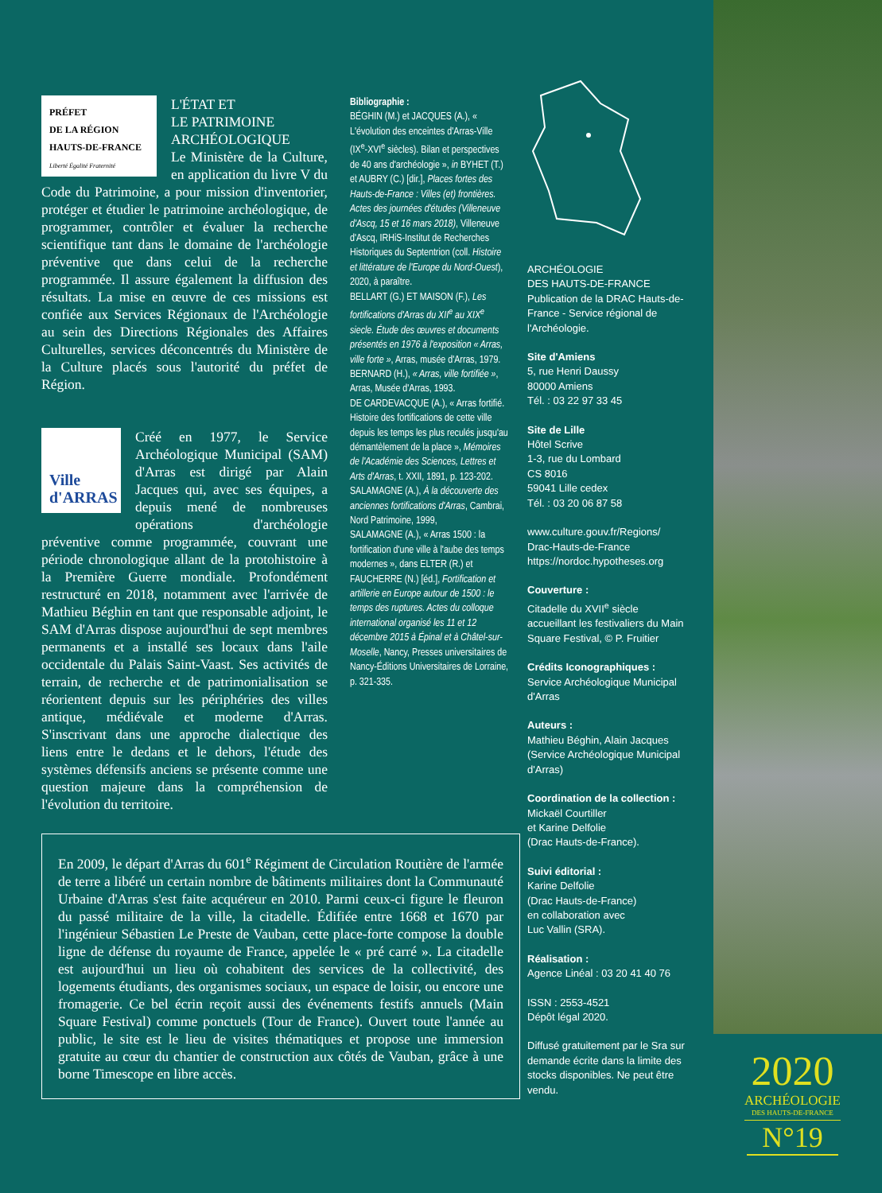PRÉFET
DE LA RÉGION
HAUTS-DE-FRANCE
Liberté Égalité Fraternité
L'ÉTAT ET
LE PATRIMOINE
ARCHÉOLOGIQUE
Le Ministère de la Culture, en application du livre V du Code du Patrimoine, a pour mission d'inventorier, protéger et étudier le patrimoine archéologique, de programmer, contrôler et évaluer la recherche scientifique tant dans le domaine de l'archéologie préventive que dans celui de la recherche programmée. Il assure également la diffusion des résultats. La mise en œuvre de ces missions est confiée aux Services Régionaux de l'Archéologie au sein des Directions Régionales des Affaires Culturelles, services déconcentrés du Ministère de la Culture placés sous l'autorité du préfet de Région.
Ville
d'ARRAS
Créé en 1977, le Service Archéologique Municipal (SAM) d'Arras est dirigé par Alain Jacques qui, avec ses équipes, a depuis mené de nombreuses opérations d'archéologie préventive comme programmée, couvrant une période chronologique allant de la protohistoire à la Première Guerre mondiale. Profondément restructuré en 2018, notamment avec l'arrivée de Mathieu Béghin en tant que responsable adjoint, le SAM d'Arras dispose aujourd'hui de sept membres permanents et a installé ses locaux dans l'aile occidentale du Palais Saint-Vaast. Ses activités de terrain, de recherche et de patrimonialisation se réorientent depuis sur les périphéries des villes antique, médiévale et moderne d'Arras. S'inscrivant dans une approche dialectique des liens entre le dedans et le dehors, l'étude des systèmes défensifs anciens se présente comme une question majeure dans la compréhension de l'évolution du territoire.
Bibliographie :
BÉGHIN (M.) et JACQUES (A.), « L'évolution des enceintes d'Arras-Ville (IX<sup>e</sup>-XVI<sup>e</sup> siècles). Bilan et perspectives de 40 ans d'archéologie », in BYHET (T.) et AUBRY (C.) [dir.], Places fortes des Hauts-de-France : Villes (et) frontières. Actes des journées d'études (Villeneuve d'Ascq, 15 et 16 mars 2018), Villeneuve d'Ascq, IRHiS-Institut de Recherches Historiques du Septentrion (coll. Histoire et littérature de l'Europe du Nord-Ouest), 2020, à paraître.
BELLART (G.) ET MAISON (F.), Les fortifications d'Arras du XII<sup>e</sup> au XIX<sup>e</sup> siecle. Étude des œuvres et documents présentés en 1976 à l'exposition « Arras, ville forte », Arras, musée d'Arras, 1979.
BERNARD (H.), « Arras, ville fortifiée », Arras, Musée d'Arras, 1993.
DE CARDEVACQUE (A.), « Arras fortifié. Histoire des fortifications de cette ville depuis les temps les plus reculés jusqu'au démantèlement de la place », Mémoires de l'Académie des Sciences, Lettres et Arts d'Arras, t. XXII, 1891, p. 123-202.
SALAMAGNE (A.), À la découverte des anciennes fortifications d'Arras, Cambrai, Nord Patrimoine, 1999,
SALAMAGNE (A.), « Arras 1500 : la fortification d'une ville à l'aube des temps modernes », dans ELTER (R.) et FAUCHERRE (N.) [éd.], Fortification et artillerie en Europe autour de 1500 : le temps des ruptures. Actes du colloque international organisé les 11 et 12 décembre 2015 à Épinal et à Châtel-sur-Moselle, Nancy, Presses universitaires de Nancy-Éditions Universitaires de Lorraine, p. 321-335.
ARCHÉOLOGIE
DES HAUTS-DE-FRANCE
Publication de la DRAC Hauts-de-France - Service régional de l'Archéologie.
Site d'Amiens
5, rue Henri Daussy
80000 Amiens
Tél. : 03 22 97 33 45
Site de Lille
Hôtel Scrive
1-3, rue du Lombard
CS 8016
59041 Lille cedex
Tél. : 03 20 06 87 58
www.culture.gouv.fr/Regions/
Drac-Hauts-de-France
https://nordoc.hypotheses.org
Couverture :
Citadelle du XVII<sup>e</sup> siècle accueillant les festivaliers du Main Square Festival, © P. Fruitier
Crédits Iconographiques :
Service Archéologique Municipal d'Arras
Auteurs :
Mathieu Béghin, Alain Jacques (Service Archéologique Municipal d'Arras)
Coordination de la collection :
Mickaël Courtiller
et Karine Delfolie
(Drac Hauts-de-France).
Suivi éditorial :
Karine Delfolie
(Drac Hauts-de-France)
en collaboration avec
Luc Vallin (SRA).
Réalisation :
Agence Linéal : 03 20 41 40 76
ISSN : 2553-4521
Dépôt légal 2020.
Diffusé gratuitement par le Sra sur demande écrite dans la limite des stocks disponibles. Ne peut être vendu.
En 2009, le départ d'Arras du 601<sup>e</sup> Régiment de Circulation Routière de l'armée de terre a libéré un certain nombre de bâtiments militaires dont la Communauté Urbaine d'Arras s'est faite acquéreur en 2010. Parmi ceux-ci figure le fleuron du passé militaire de la ville, la citadelle. Édifiée entre 1668 et 1670 par l'ingénieur Sébastien Le Preste de Vauban, cette place-forte compose la double ligne de défense du royaume de France, appelée le « pré carré ». La citadelle est aujourd'hui un lieu où cohabitent des services de la collectivité, des logements étudiants, des organismes sociaux, un espace de loisir, ou encore une fromagerie. Ce bel écrin reçoit aussi des événements festifs annuels (Main Square Festival) comme ponctuels (Tour de France). Ouvert toute l'année au public, le site est le lieu de visites thématiques et propose une immersion gratuite au cœur du chantier de construction aux côtés de Vauban, grâce à une borne Timescope en libre accès.
2020
ARCHÉOLOGIE
DES HAUTS-DE-FRANCE
N°19